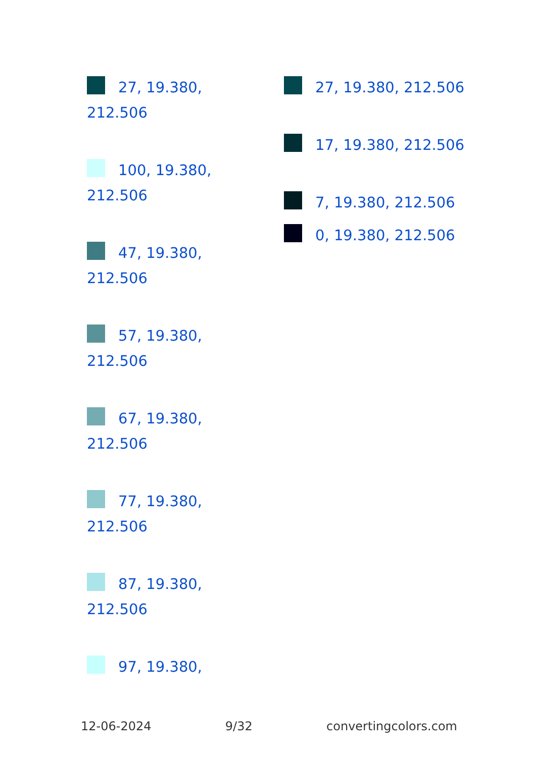27, 19.380, 212.506
100, 19.380, 212.506
47, 19.380, 212.506
57, 19.380, 212.506
67, 19.380, 212.506
77, 19.380, 212.506
87, 19.380, 212.506
97, 19.380,
27, 19.380, 212.506
17, 19.380, 212.506
7, 19.380, 212.506
0, 19.380, 212.506
12-06-2024 9/32 convertingcolors.com